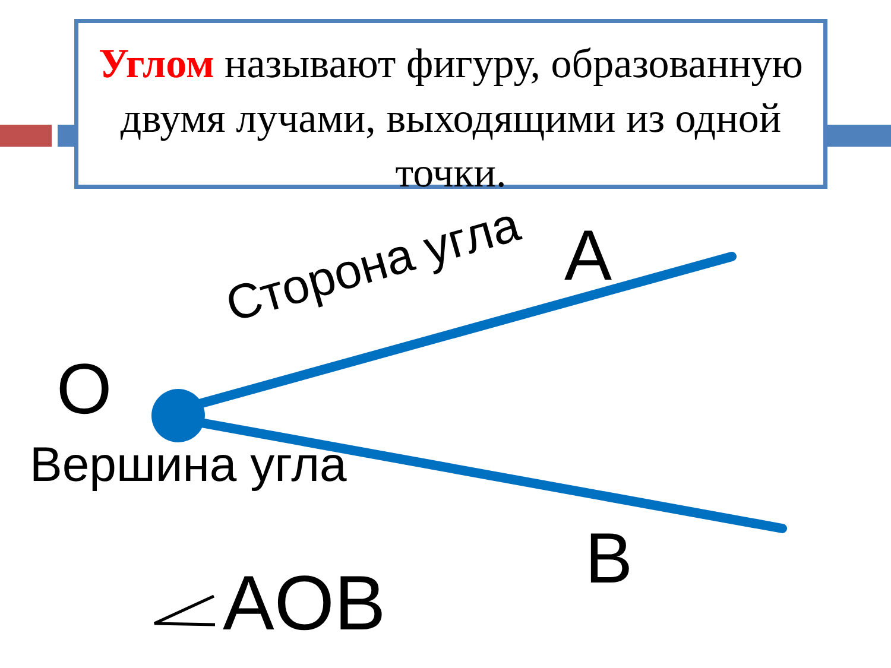Углом называют фигуру, образованную двумя лучами, выходящими из одной точки.
A
O
B
AOB
Вершина угла
Сторона угла